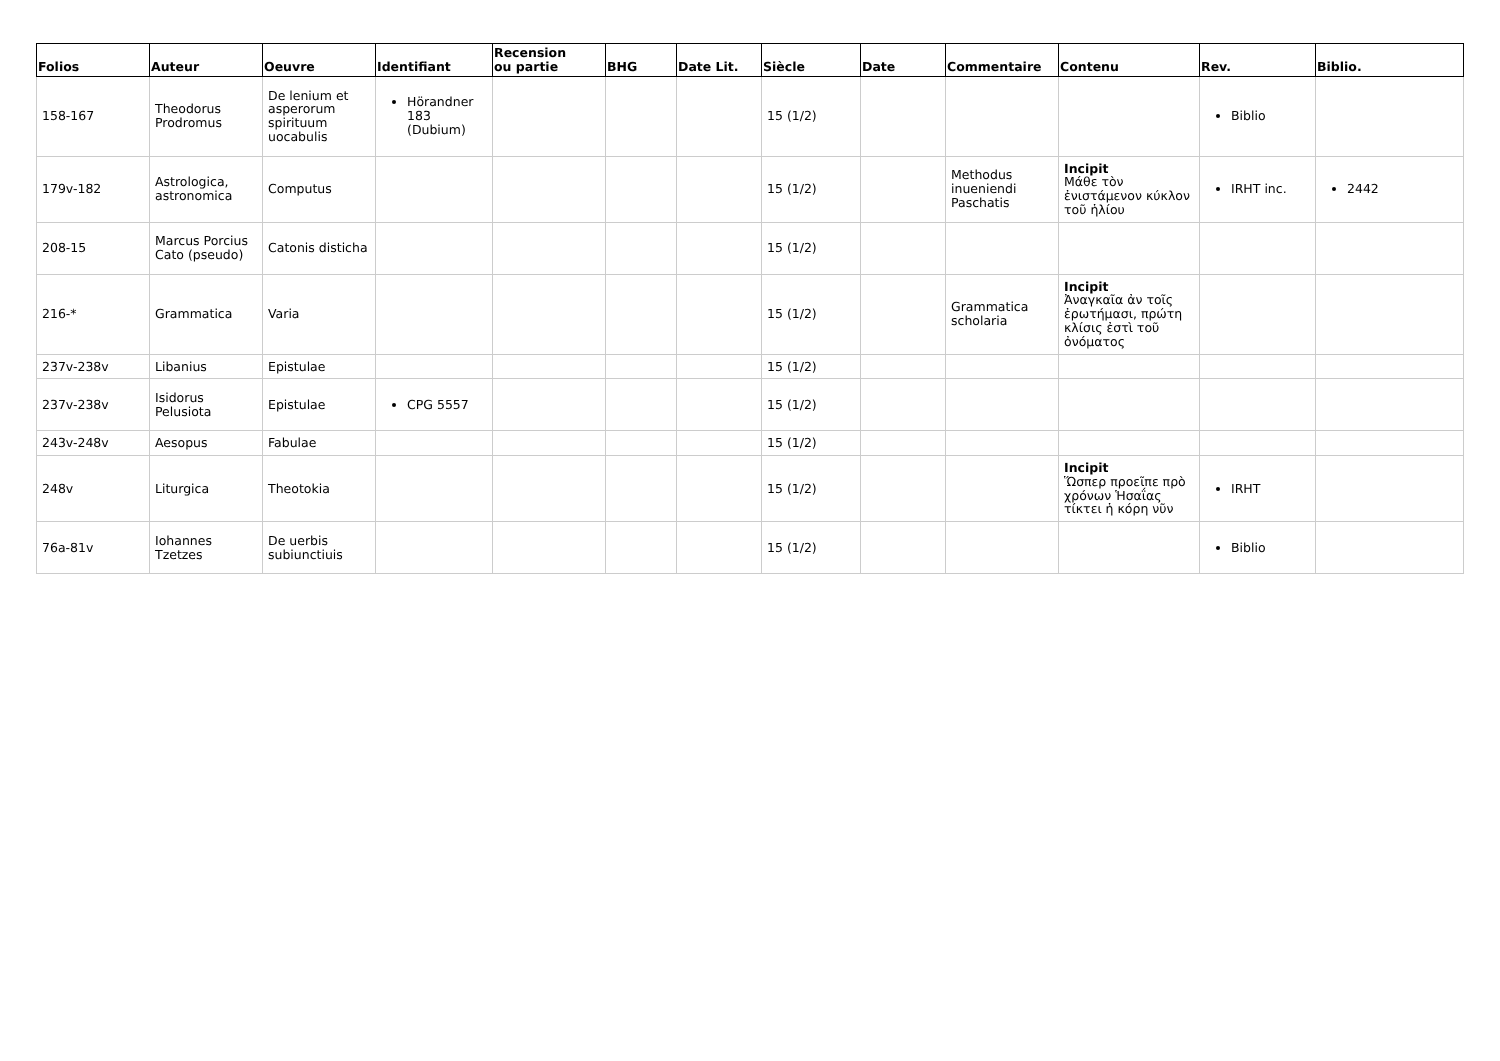| Folios | Auteur | Oeuvre | Identifiant | Recension ou partie | BHG | Date Lit. | Siècle | Date | Commentaire | Contenu | Rev. | Biblio. |
| --- | --- | --- | --- | --- | --- | --- | --- | --- | --- | --- | --- | --- |
| 158-167 | Theodorus Prodromus | De lenium et asperorum spirituum uocabulis | Hörandner 183 (Dubium) | | | | 15 (1/2) | | | | Biblio | |
| 179v-182 | Astrologica, astronomica | Computus | | | | | 15 (1/2) | | Methodus inueniendi Paschatis | Incipit Μάθε τὸν ἐνιστάμενον κύκλον τοῦ ἡλίου | IRHT inc. | 2442 |
| 208-15 | Marcus Porcius Cato (pseudo) | Catonis disticha | | | | | 15 (1/2) | | | | | |
| 216-* | Grammatica | Varia | | | | | 15 (1/2) | | Grammatica scholaria | Incipit Ἀναγκαῖα ἀν τοῖς ἐρωτήμασι, πρώτη κλίσις ἐστὶ τοῦ ὀνόματος | | |
| 237v-238v | Libanius | Epistulae | | | | | 15 (1/2) | | | | | |
| 237v-238v | Isidorus Pelusiota | Epistulae | CPG 5557 | | | | 15 (1/2) | | | | | |
| 243v-248v | Aesopus | Fabulae | | | | | 15 (1/2) | | | | | |
| 248v | Liturgica | Theotokia | | | | | 15 (1/2) | | | Incipit Ὥσπερ προεῖπε πρὸ χρόνων Ἡσαΐας τίκτει ἡ κόρη νῦν | IRHT | |
| 76a-81v | Iohannes Tzetzes | De uerbis subiunctiuis | | | | | 15 (1/2) | | | | Biblio | |